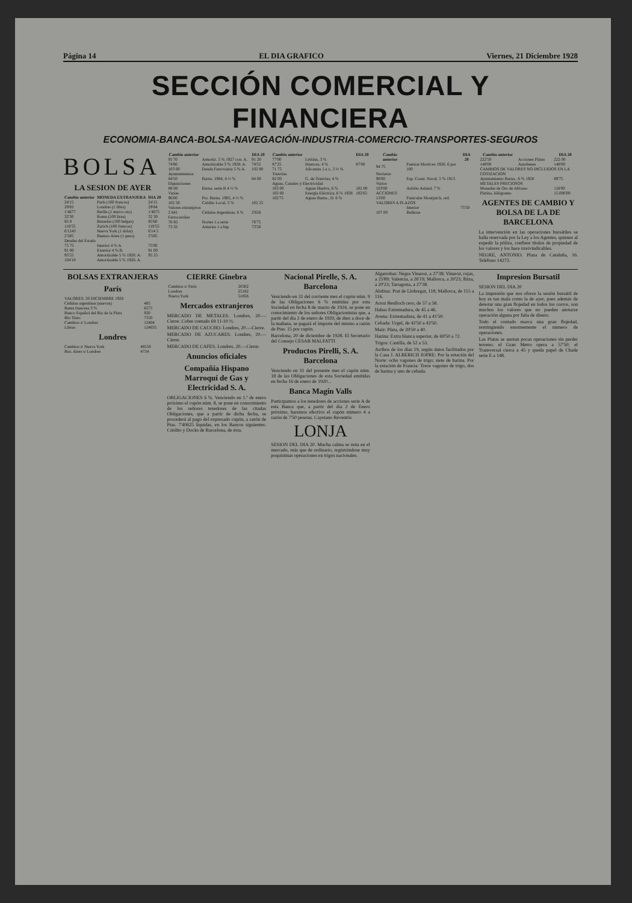Página 14 EL DIA GRAFICO Viernes, 21 Diciembre 1928
SECCIÓN COMERCIAL Y FINANCIERA
ECONOMIA-BANCA-BOLSA-NAVEGACIÓN-INDUSTRIA-COMERCIO-TRANSPORTES-SEGUROS
BOLSA
LA SESION DE AYER
| Cambio anterior | MONEDA EXTRANJERA | DIA 20 |
| --- | --- | --- |
| 24'15 | París (100 francos) | 24'15 |
| 29'83 | Londres (1 libra) | 29'84 |
| 1'4677 | Berlín (1 marco oro) | 1'4675 |
| 32'30 | Roma (100 liras) | 32 30 |
| 85 0 | Bruselas (100 belgas) | 85'60 |
| 118'55 | Zurich (100 francos) | 118'55 |
| 6'1243 | Nueva York (1 dólar) | 6'14 5 |
| 2'585 | Buenos Aires (1 peso) | 2'585 |
| Deudas del Estado | | |
| 75 75 | Interior 4 % A. | 75'00 |
| 91 00 | Exterior 4 % B. | 91 00 |
| 95'55 | Amortizable 5 % 1920. A. | 95 25 |
| 104'10 | Amortizable 5 % 1926. A. | |
| Cambio anterior | | DIA 20 |
| --- | --- | --- |
| 91'70 | Amortiz. 5 % 1927 con. A. | 91 20 |
| 74'80 | Amortizable 3 % 1928. A. | 74'55 |
| 103 00 | Deuda Ferroviaria 5 % A. | 102 80 |
| Ayuntamientos | | |
| 84'50 | Barna. 1904, 4 ½ % | 84 00 |
| Diputaciones | | |
| 88 00 | Barna. serie B 4 ½ % | |
| Varias | | |
| 96'00 | Pto. Barna. 1905, 4 ½ % | |
| 102 50 | Crédito Local, 5 % | 102 25 |
| Valores extranjeros | | |
| 2 641 | Cédulas Argentinas, 6 % | 2'658 |
| Ferrocarriles | | |
| 76 85 | Nortes 1.a serie | 76'75 |
| 73 35 | Asturias 1.a hip. | 73'50 |
| Cambio anterior | | DIA 20 |
| --- | --- | --- |
| 77'00 | Léridas, 3 % | |
| 87'25 | Huescas, 4 % | 87'00 |
| 71 75 | Alicantes 1.a r., 3 ½ % | |
| Tranvías | | |
| 82 00 | G. de Tranvías, 4 % | |
| Aguas, Canales y Electricidad | | |
| 103 00 | Aguas Huelva, 6 % | 102 00 |
| 102 60 | Energía Eléctrica, 6 % 1928 | 102'65 |
| 102'75 | Aguas Barna., D. 6 % | |
| Cambio anterior | | DIA 20 |
| --- | --- | --- |
| 94 75 | Fuerzas Motrices 1920, 6 por 100 | |
| Navieras | | |
| 90'00 | Esp. Const. Naval, 5 % 1913 | |
| Varios | | |
| 103'00 | Asfalto Asland, 7 % | |
| ACCIONES | | |
| 13'00 | Funicular Montjuich, ord. | |
| VALORES A PLAZOS | | |
| | Interior | 75'50 |
| 107 00 | Bulleras | |
| Cambio anterior | | DIA 20 |
| --- | --- | --- |
| 222'50 | Acciones Platas | 222 00 |
| 148'00 | Autobuses | 148'00 |
| CAMBIOS DE VALORES NO INCLUIDOS EN LA COTIZACION | | |
| Ayuntamiento Barna., 6 % 1928 | | 89'75 |
| METALES PRECIOSOS | | |
| Monedas de Oro de Alfonso | | 118'00 |
| Platino, kilógramo | | 15.000'00 |
AGENTES DE CAMBIO Y BOLSA DE LA DE BARCELONA
La intervención en las operaciones bursátiles se halla reservada por la Ley a los Agentes, quienes al expedir la póliza, confiere títulos de propiedad de los valores y los hace irreivindicables.
NEGRE, ANTONIO. Plaza de Cataluña, 16. Teléfono 14273.
BOLSAS EXTRANJERAS
París
| VALORES: 20 DICIEMBRE 1928 | |
| Cédulas argentinas (nuevas) | 485 |
| Renta francesa 3 % | 6575 |
| Banco Español del Río de la Plata | 920 |
| Río Tinto | 7550 |
| Cambios s/ Londres | 12404 |
| Libras | 124035 |
Londres
| Cambios s/ Nueva York | 48550 |
| Bus. Aires s/ Londres | 4734 |
CIERRE Ginebra
| Cambios s/ París | 20302 |
| Londres | 25182 |
| Nueva York | 51856 |
Mercados extranjeros
MERCADO DE METALES. Londres, 20.—Cierre. Cobre contado 69 11-10 ½.
MERCADO DE CAUCHO. Londres, 20.—Cierre.
MERCADO DE AZUCARES. Londres, 20.—Cierre.
MERCADO DE CAFES. Londres, 20.—Cierre.
Anuncios oficiales
Compañía Hispano Marroquí de Gas y Electricidad S. A.
OBLIGACIONES 6 %. Venciendo en 1.º de enero próximo el cupón núm. 8, se pone en conocimiento de los señores tenedores de las citadas Obligaciones, que a partir de dicha fecha, se procederá al pago del expresado cupón, a razón de Ptas. 7'40625 líquidas, en los Bancos siguientes: Crédito y Docks de Barcelona, de ésta.
Nacional Pirelle, S. A. Barcelona
Venciendo en 31 del corriente mes el cupón núm. 9 de las Obligaciones 6 % emitidas por esta Sociedad en fecha 8 de marzo de 1924, se pone en conocimiento de los señores Obligacionistas que, a partir del día 2 de enero de 1929, de diez a doce de la mañana, se pagará el importe del mismo a razón de Ptas. 15 por cupón.
Barcelona, 20 de diciembre de 1928. El Secretario del Consejo CESAR MALFATTI
Productos Pirelli, S. A. Barcelona
Venciendo en 31 del presente mes el cupón núm. 18 de las Obligaciones de esta Sociedad emitidas en fecha 16 de enero de 1920...
Banca Magín Valls
Participamos a los tenedores de acciones serie A de esta Banca que, a partir del día 2 de Enero próximo, haremos efectivo el cupón número 4 a razón de 7'50 pesetas. Cayetano Reventós
LONJA
SESION DEL DIA 20. Mucha calma se nota en el mercado, más que de ordinario, registrándose muy poquísimas operaciones en trigos nacionales.
Algarrobas: Negra Vinaroz, a 27'38; Vinaroz, rojas, a 25'89; Valencia, a 26'19; Mallorca, a 20'23; Ibiza, a 20'23; Tarragona, a 27'38.
Alubias: Prat de Llobregat, 118; Mallorca, de 115 a 116.
Arroz Benlloch cero, de 57 a 58.
Habas Extremadura, de 45 a 46.
Avena: Extremadura, de 41 a 41'50.
Cebada: Urgel, de 42'50 a 43'50.
Maíz: Plata, de 39'50 a 40.
Harina: Extra blanca superior, de 69'50 a 72.
Trigos: Castilla, de 52 a 53.
Arribos de los días 19, según datos facilitados por la Casa J. ALBERICH JOFRE: Por la estación del Norte: ocho vagones de trigo; siete de harina. Por la estación de Francia: Trece vagones de trigo, dos de harina y uno de cebada.
Impresion Bursatil
SESION DEL DIA 20
La impresión que nos ofrece la sesión bursátil de hoy es tan mala como la de ayer, pues además de denotar una gran flojedad en todos los corros, son muchos los valores que no pueden anotarse operación alguna por falta de dinero.
Todo el contado marca una gran flojedad, restringiendo enormemente el número de operaciones.
Las Platas se anotan pocas operaciones sin perder terreno; el Gran Metro opera a 57'50; el Transversal cierra a 45 y queda papel de Chade serie E a 148.